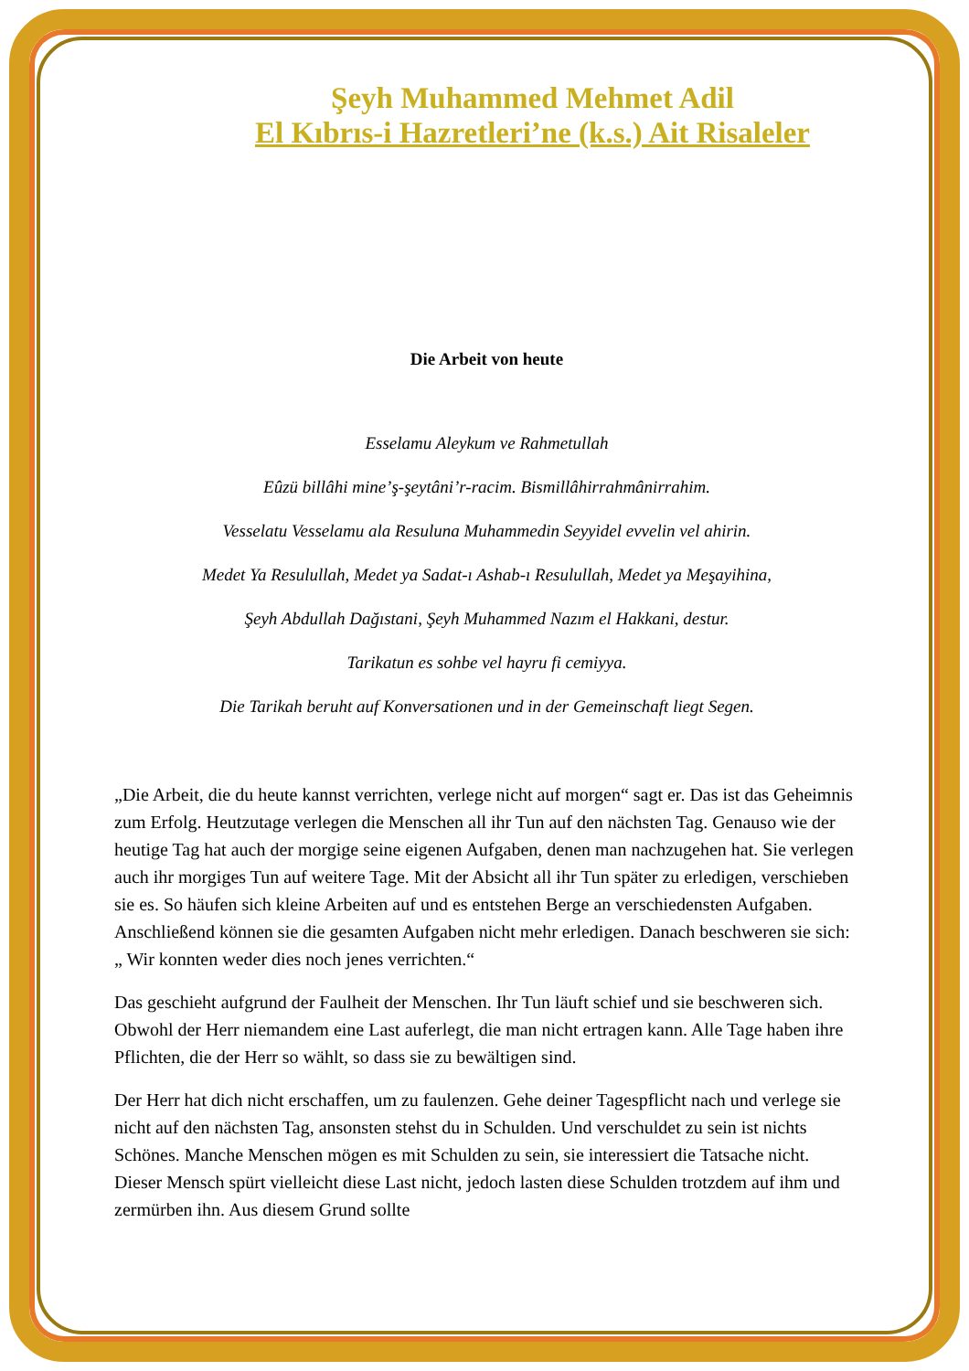Şeyh Muhammed Mehmet Adil
El Kıbrıs-i Hazretleri’ne (k.s.) Ait Risaleler
Die Arbeit von heute
Esselamu Aleykum ve Rahmetullah
Eûzü billâhi mine’ş-şeytâni’r-racim. Bismillâhirrahmânirrahim.
Vesselatu Vesselamu ala Resuluna Muhammedin Seyyidel evvelin vel ahirin.
Medet Ya Resulullah, Medet ya Sadat-ı Ashab-ı Resulullah, Medet ya Meşayihina,
Şeyh Abdullah Dağıstani, Şeyh Muhammed Nazım el Hakkani, destur.
Tarikatun es sohbe vel hayru fi cemiyya.
Die Tarikah beruht auf Konversationen und in der Gemeinschaft liegt Segen.
„Die Arbeit, die du heute kannst verrichten, verlege nicht auf morgen“ sagt er. Das ist das Geheimnis zum Erfolg. Heutzutage verlegen die Menschen all ihr Tun auf den nächsten Tag. Genauso wie der heutige Tag hat auch der morgige seine eigenen Aufgaben, denen man nachzugehen hat. Sie verlegen auch ihr morgiges Tun auf weitere Tage. Mit der Absicht all ihr Tun später zu erledigen, verschieben sie es. So häufen sich kleine Arbeiten auf und es entstehen Berge an verschiedensten Aufgaben. Anschließend können sie die gesamten Aufgaben nicht mehr erledigen. Danach beschweren sie sich: „ Wir konnten weder dies noch jenes verrichten.“
Das geschieht aufgrund der Faulheit der Menschen. Ihr Tun läuft schief und sie beschweren sich. Obwohl der Herr niemandem eine Last auferlegt, die man nicht ertragen kann. Alle Tage haben ihre Pflichten, die der Herr so wählt, so dass sie zu bewältigen sind.
Der Herr hat dich nicht erschaffen, um zu faulenzen. Gehe deiner Tagespflicht nach und verlege sie nicht auf den nächsten Tag, ansonsten stehst du in Schulden. Und verschuldet zu sein ist nichts Schönes. Manche Menschen mögen es mit Schulden zu sein, sie interessiert die Tatsache nicht. Dieser Mensch spürt vielleicht diese Last nicht, jedoch lasten diese Schulden trotzdem auf ihm und zermürben ihn. Aus diesem Grund sollte